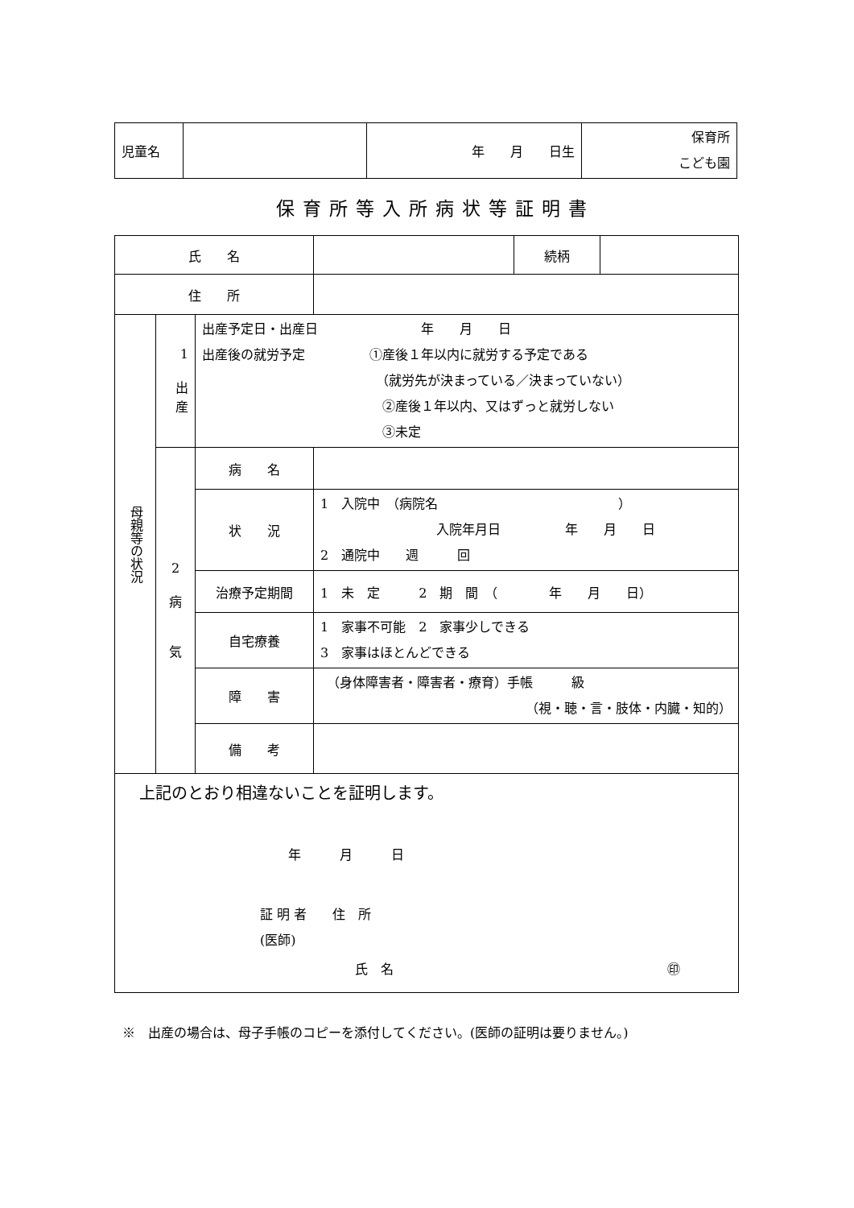| 児童名 | | 年 月 日生 | 保育所 こども園 |
保育所等入所病状等証明書
| 氏 名 | | | | 続柄 | |
| 住 所 | | | | | |
| 母親等の状況 | 1 出 産 | 出産予定日・出産日 年 月 日 出産後の就労予定 ①産後１年以内に就労する予定である （就労先が決まっている／決まっていない） ②産後１年以内、又はずっと就労しない ③未定 | | | |
| | 2 病 気 | 病 名 | | | |
| | | 状 況 | 1 入院中 （病院名 ） 入院年月日 年 月 日 2 通院中 週 回 | | |
| | | 治療予定期間 | 1 未 定 2 期 間 （ 年 月 日） | | |
| | | 自宅療養 | 1 家事不可能 2 家事少しできる 3 家事はほとんどできる | | |
| | | 障 害 | （身体障害者・障害者・療育）手帳 級 （視・聴・言・肢体・内臓・知的） | | |
| | | 備 考 | | | |
| 上記のとおり相違ないことを証明します。 年 月 日 証 明 者 住 所 (医師) 氏 名 ㊞ | | | | | |
※　出産の場合は、母子手帳のコピーを添付してください。(医師の証明は要りません。)